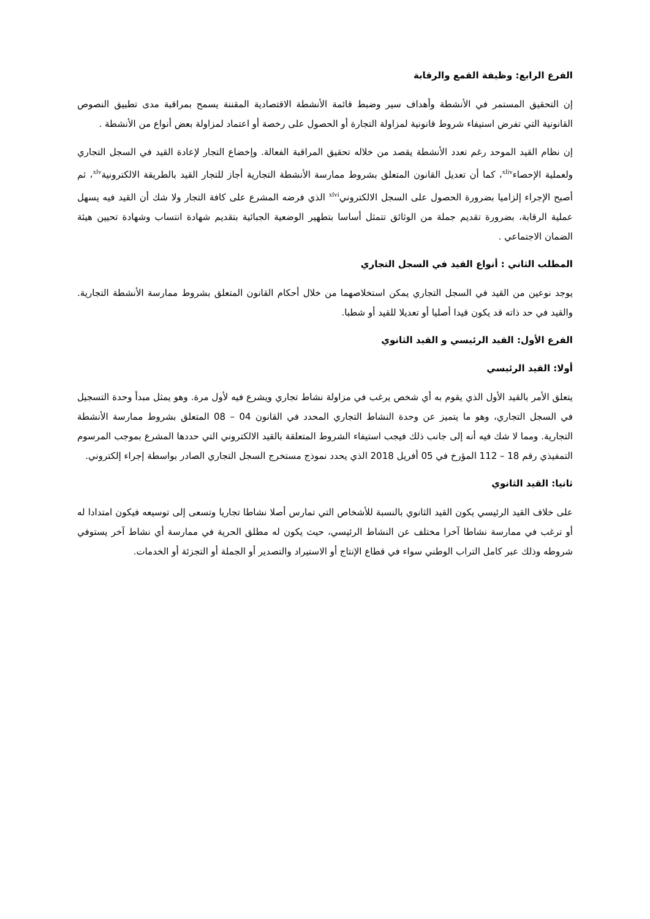الفرع الرابع: وظيفة القمع والرقابة
إن التحقيق المستمر في الأنشطة وأهداف سير وضبط قائمة الأنشطة الاقتصادية المقننة يسمح بمراقبة مدى تطبيق النصوص القانونية التي تفرض استيفاء شروط قانونية لمزاولة التجارة أو الحصول على رخصة أو اعتماد لمزاولة بعض أنواع من الأنشطة .
إن نظام القيد الموحد رغم تعدد الأنشطة يقصد من خلاله تحقيق المراقبة الفعالة. وإخضاع التجار لإعادة القيد في السجل التجاري ولعملية الإحصاء<sup>xliv</sup>، كما أن تعديل القانون المتعلق بشروط ممارسة الأنشطة التجارية أجاز للتجار القيد بالطريقة الالكترونية<sup>xlv</sup>، ثم أصبح الإجراء إلزاميا بضرورة الحصول على السجل الالكتروني<sup>xlvi</sup> الذي فرضه المشرع على كافة التجار ولا شك أن القيد فيه يسهل عملية الرقابة، بضرورة تقديم جملة من الوثائق تتمثل أساسا بتطهير الوضعية الجبائية بتقديم شهادة انتساب وشهادة تحيين هيئة الضمان الاجتماعي .
المطلب الثاني : أنواع القيد في السجل التجاري
يوجد نوعين من القيد في السجل التجاري يمكن استخلاصهما من خلال أحكام القانون المتعلق بشروط ممارسة الأنشطة التجارية. والقيد في حد ذاته قد يكون قيدا أصليا أو تعديلا للقيد أو شطبا.
الفرع الأول: القيد الرئيسي و القيد الثانوي
أولا: القيد الرئيسي
يتعلق الأمر بالقيد الأول الذي يقوم به أي شخص يرغب في مزاولة نشاط تجاري ويشرع فيه لأول مرة. وهو يمثل مبدأ وحدة التسجيل في السجل التجاري، وهو ما يتميز عن وحدة النشاط التجاري المحدد في القانون 04 – 08 المتعلق بشروط ممارسة الأنشطة التجارية. ومما لا شك فيه أنه إلى جانب ذلك فيجب استيفاء الشروط المتعلقة بالقيد الالكتروني التي حددها المشرع بموجب المرسوم التمفيذي رقم 18 – 112 المؤرخ في 05 أفريل 2018 الذي يحدد نموذج مستخرج السجل التجاري الصادر بواسطة إجراء إلكتروني.
ثانيا: القيد الثانوي
على خلاف القيد الرئيسي يكون القيد الثانوي بالنسبة للأشخاص التي تمارس أصلا نشاطا تجاريا وتسعى إلى توسيعه فيكون امتدادا له أو ترغب في ممارسة نشاطا آخرا مختلف عن النشاط الرئيسي، حيث يكون له مطلق الحرية في ممارسة أي نشاط آخر يستوفي شروطه وذلك عبر كامل التراب الوطني سواء في قطاع الإنتاج أو الاستيراد والتصدير أو الجملة أو التجزئة أو الخدمات.